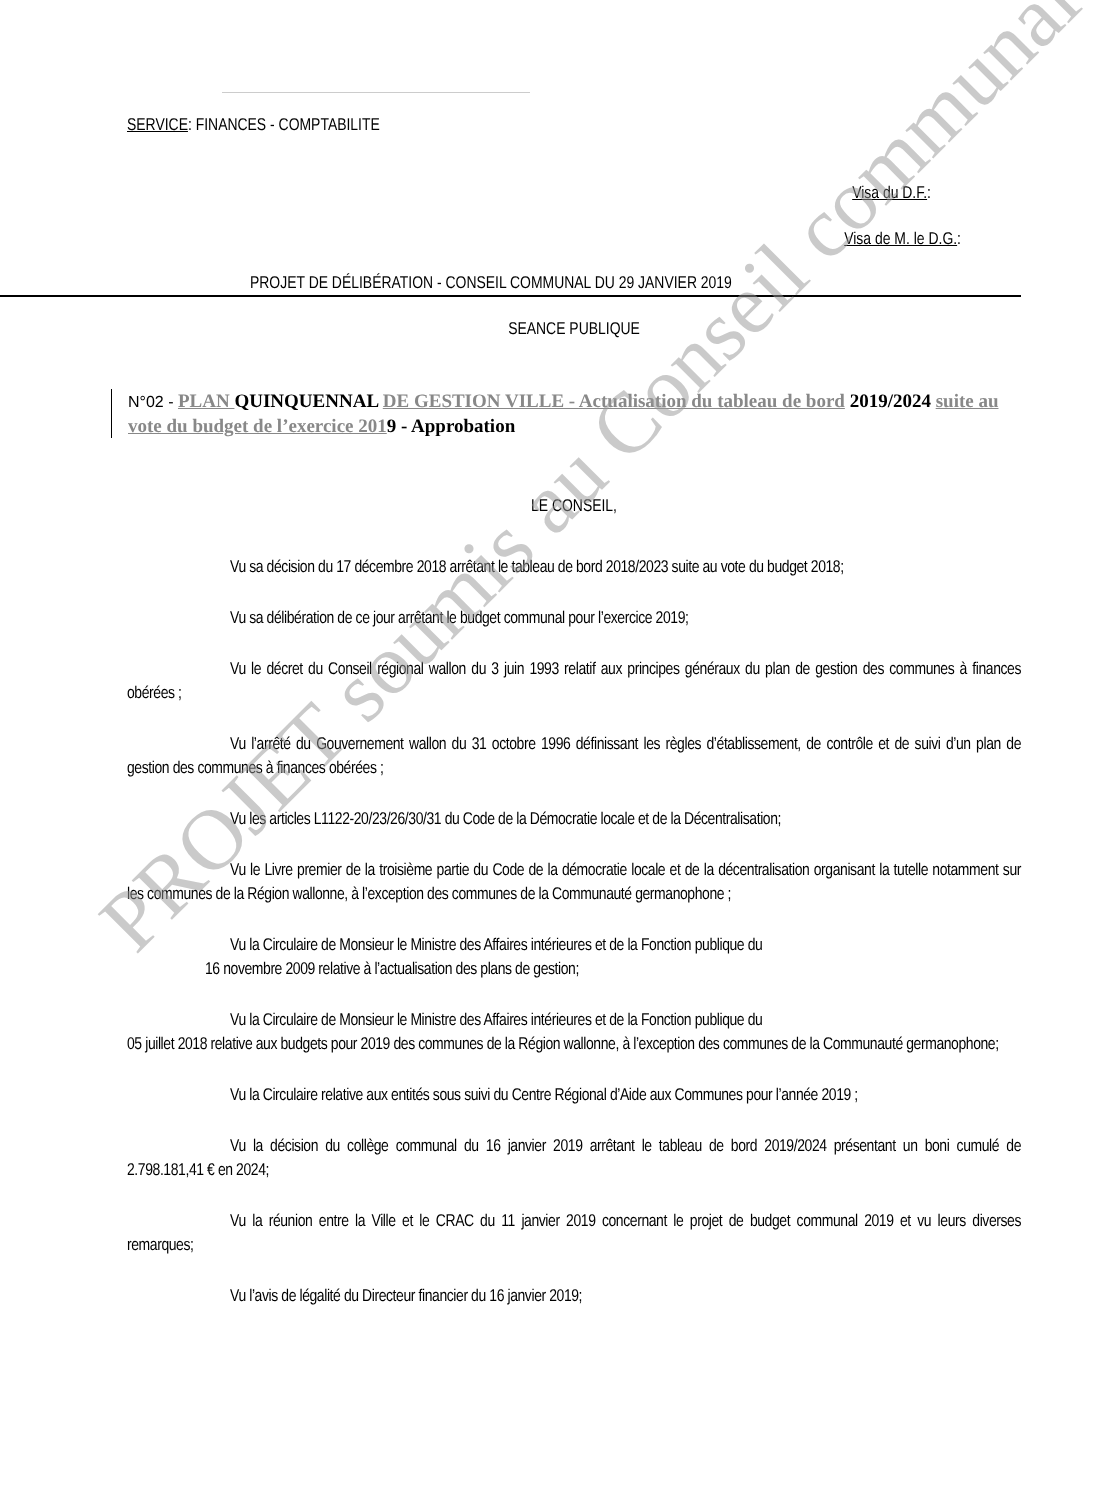SERVICE: FINANCES - COMPTABILITE
Visa du D.F.:
Visa de M. le D.G.:
PROJET DE DÉLIBÉRATION - CONSEIL COMMUNAL DU 29 JANVIER 2019
SEANCE PUBLIQUE
N°02 - PLAN QUINQUENNAL DE GESTION VILLE - Actualisation du tableau de bord 2019/2024 suite au vote du budget de l’exercice 2019 - Approbation
LE CONSEIL,
Vu sa décision du 17 décembre 2018 arrêtant le tableau de bord 2018/2023 suite au vote du budget 2018;
Vu sa délibération de ce jour arrêtant le budget communal pour l’exercice 2019;
Vu le décret du Conseil régional wallon du 3 juin 1993 relatif aux principes généraux du plan de gestion des communes à finances obérées ;
Vu l’arrêté du Gouvernement wallon du 31 octobre 1996 définissant les règles d’établissement, de contrôle et de suivi d’un plan de gestion des communes à finances obérées ;
Vu les articles L1122-20/23/26/30/31 du Code de la Démocratie locale et de la Décentralisation;
Vu le Livre premier de la troisième partie du Code de la démocratie locale et de la décentralisation organisant la tutelle notamment sur les communes de la Région wallonne, à l’exception des communes de la Communauté germanophone ;
Vu la Circulaire de Monsieur le Ministre des Affaires intérieures et de la Fonction publique du
16 novembre 2009 relative à l’actualisation des plans de gestion;
Vu la Circulaire de Monsieur le Ministre des Affaires intérieures et de la Fonction publique du
05 juillet 2018 relative aux budgets pour 2019 des communes de la Région wallonne, à l’exception des communes de la Communauté germanophone;
Vu la Circulaire relative aux entités sous suivi du Centre Régional d’Aide aux Communes pour l’année 2019 ;
Vu la décision du collège communal du 16 janvier 2019 arrêtant le tableau de bord 2019/2024 présentant un boni cumulé de 2.798.181,41 € en 2024;
Vu la réunion entre la Ville et le CRAC du 11 janvier 2019 concernant le projet de budget communal 2019 et vu leurs diverses remarques;
Vu l’avis de légalité du Directeur financier du 16 janvier 2019;
PROJET soumis au Conseil communal